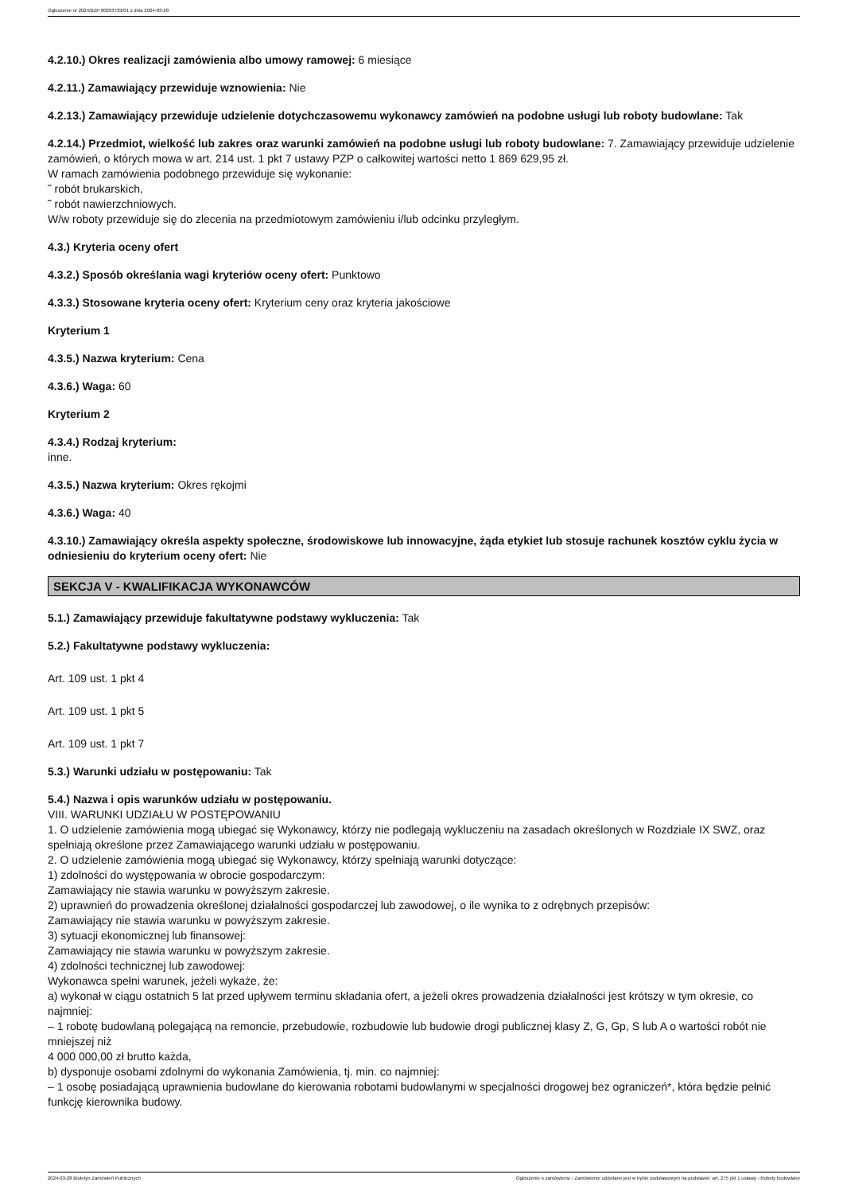Ogłoszenie nr 2024/BZP 00263739/01 z dnia 2024-03-28
4.2.10.) Okres realizacji zamówienia albo umowy ramowej: 6 miesiące
4.2.11.) Zamawiający przewiduje wznowienia: Nie
4.2.13.) Zamawiający przewiduje udzielenie dotychczasowemu wykonawcy zamówień na podobne usługi lub roboty budowlane: Tak
4.2.14.) Przedmiot, wielkość lub zakres oraz warunki zamówień na podobne usługi lub roboty budowlane: 7. Zamawiający przewiduje udzielenie zamówień, o których mowa w art. 214 ust. 1 pkt 7 ustawy PZP o całkowitej wartości netto 1 869 629,95 zł.
W ramach zamówienia podobnego przewiduje się wykonanie:
˜ robót brukarskich,
˜ robót nawierzchniowych.
W/w roboty przewiduje się do zlecenia na przedmiotowym zamówieniu i/lub odcinku przyległym.
4.3.) Kryteria oceny ofert
4.3.2.) Sposób określania wagi kryteriów oceny ofert: Punktowo
4.3.3.) Stosowane kryteria oceny ofert: Kryterium ceny oraz kryteria jakościowe
Kryterium 1
4.3.5.) Nazwa kryterium: Cena
4.3.6.) Waga: 60
Kryterium 2
4.3.4.) Rodzaj kryterium:
inne.
4.3.5.) Nazwa kryterium: Okres rękojmi
4.3.6.) Waga: 40
4.3.10.) Zamawiający określa aspekty społeczne, środowiskowe lub innowacyjne, żąda etykiet lub stosuje rachunek kosztów cyklu życia w odniesieniu do kryterium oceny ofert: Nie
SEKCJA V - KWALIFIKACJA WYKONAWCÓW
5.1.) Zamawiający przewiduje fakultatywne podstawy wykluczenia: Tak
5.2.) Fakultatywne podstawy wykluczenia:
Art. 109 ust. 1 pkt 4
Art. 109 ust. 1 pkt 5
Art. 109 ust. 1 pkt 7
5.3.) Warunki udziału w postępowaniu: Tak
5.4.) Nazwa i opis warunków udziału w postępowaniu.
VIII. WARUNKI UDZIAŁU W POSTĘPOWANIU
1. O udzielenie zamówienia mogą ubiegać się Wykonawcy, którzy nie podlegają wykluczeniu na zasadach określonych w Rozdziale IX SWZ, oraz spełniają określone przez Zamawiającego warunki udziału w postępowaniu.
2. O udzielenie zamówienia mogą ubiegać się Wykonawcy, którzy spełniają warunki dotyczące:
1) zdolności do występowania w obrocie gospodarczym:
Zamawiający nie stawia warunku w powyższym zakresie.
2) uprawnień do prowadzenia określonej działalności gospodarczej lub zawodowej, o ile wynika to z odrębnych przepisów:
Zamawiający nie stawia warunku w powyższym zakresie.
3) sytuacji ekonomicznej lub finansowej:
Zamawiający nie stawia warunku w powyższym zakresie.
4) zdolności technicznej lub zawodowej:
Wykonawca spełni warunek, jeżeli wykaże, że:
a) wykonał w ciągu ostatnich 5 lat przed upływem terminu składania ofert, a jeżeli okres prowadzenia działalności jest krótszy w tym okresie, co najmniej:
– 1 robotę budowlaną polegającą na remoncie, przebudowie, rozbudowie lub budowie drogi publicznej klasy Z, G, Gp, S lub A o wartości robót nie mniejszej niż
4 000 000,00 zł brutto każda,
b) dysponuje osobami zdolnymi do wykonania Zamówienia, tj. min. co najmniej:
– 1 osobę posiadającą uprawnienia budowlane do kierowania robotami budowlanymi w specjalności drogowej bez ograniczeń*, która będzie pełnić funkcję kierownika budowy.
2024-03-28 Biuletyn Zamówień Publicznych Ogłoszenie o zamówieniu - Zamówienie udzielane jest w trybie podstawowym na podstawie: art. 275 pkt 1 ustawy - Roboty budowlane